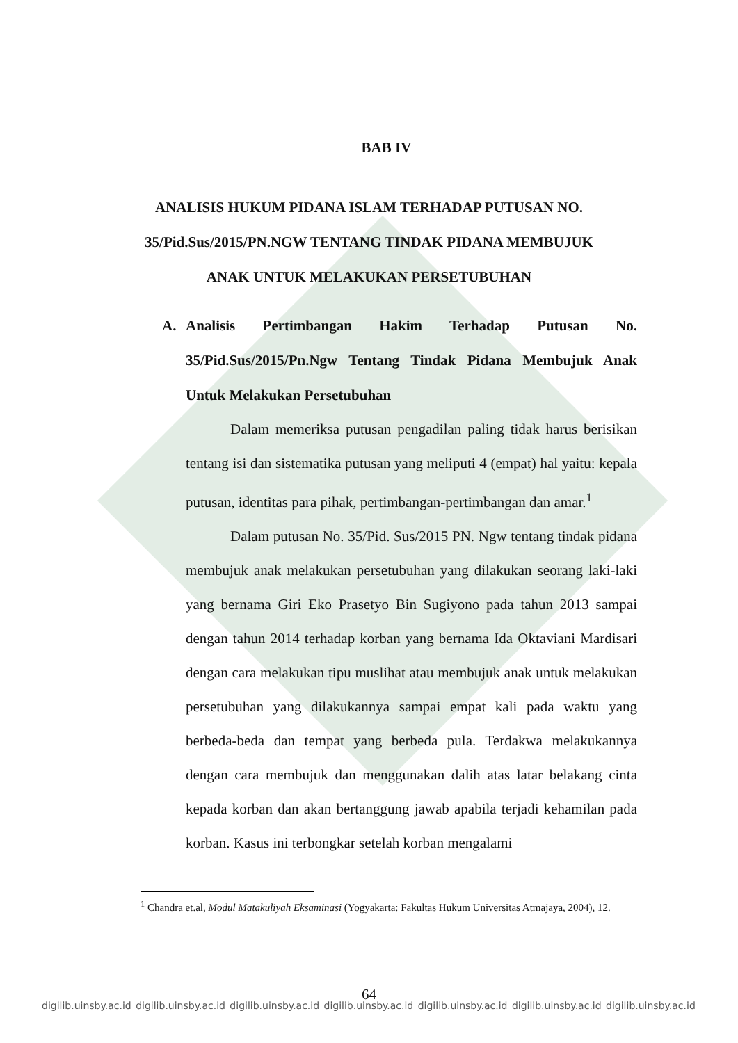BAB IV
ANALISIS HUKUM PIDANA ISLAM TERHADAP PUTUSAN NO.
35/Pid.Sus/2015/PN.NGW TENTANG TINDAK PIDANA MEMBUJUK
ANAK UNTUK MELAKUKAN PERSETUBUHAN
A. Analisis Pertimbangan Hakim Terhadap Putusan No. 35/Pid.Sus/2015/Pn.Ngw Tentang Tindak Pidana Membujuk Anak Untuk Melakukan Persetubuhan
Dalam memeriksa putusan pengadilan paling tidak harus berisikan tentang isi dan sistematika putusan yang meliputi 4 (empat) hal yaitu: kepala putusan, identitas para pihak, pertimbangan-pertimbangan dan amar.<sup>1</sup>
Dalam putusan No. 35/Pid. Sus/2015 PN. Ngw tentang tindak pidana membujuk anak melakukan persetubuhan yang dilakukan seorang laki-laki yang bernama Giri Eko Prasetyo Bin Sugiyono pada tahun 2013 sampai dengan tahun 2014 terhadap korban yang bernama Ida Oktaviani Mardisari dengan cara melakukan tipu muslihat atau membujuk anak untuk melakukan persetubuhan yang dilakukannya sampai empat kali pada waktu yang berbeda-beda dan tempat yang berbeda pula. Terdakwa melakukannya dengan cara membujuk dan menggunakan dalih atas latar belakang cinta kepada korban dan akan bertanggung jawab apabila terjadi kehamilan pada korban. Kasus ini terbongkar setelah korban mengalami
<sup>1</sup> Chandra et.al, Modul Matakuliyah Eksaminasi (Yogyakarta: Fakultas Hukum Universitas Atmajaya, 2004), 12.
64
digilib.uinsby.ac.id digilib.uinsby.ac.id digilib.uinsby.ac.id digilib.uinsby.ac.id digilib.uinsby.ac.id digilib.uinsby.ac.id digilib.uinsby.ac.id